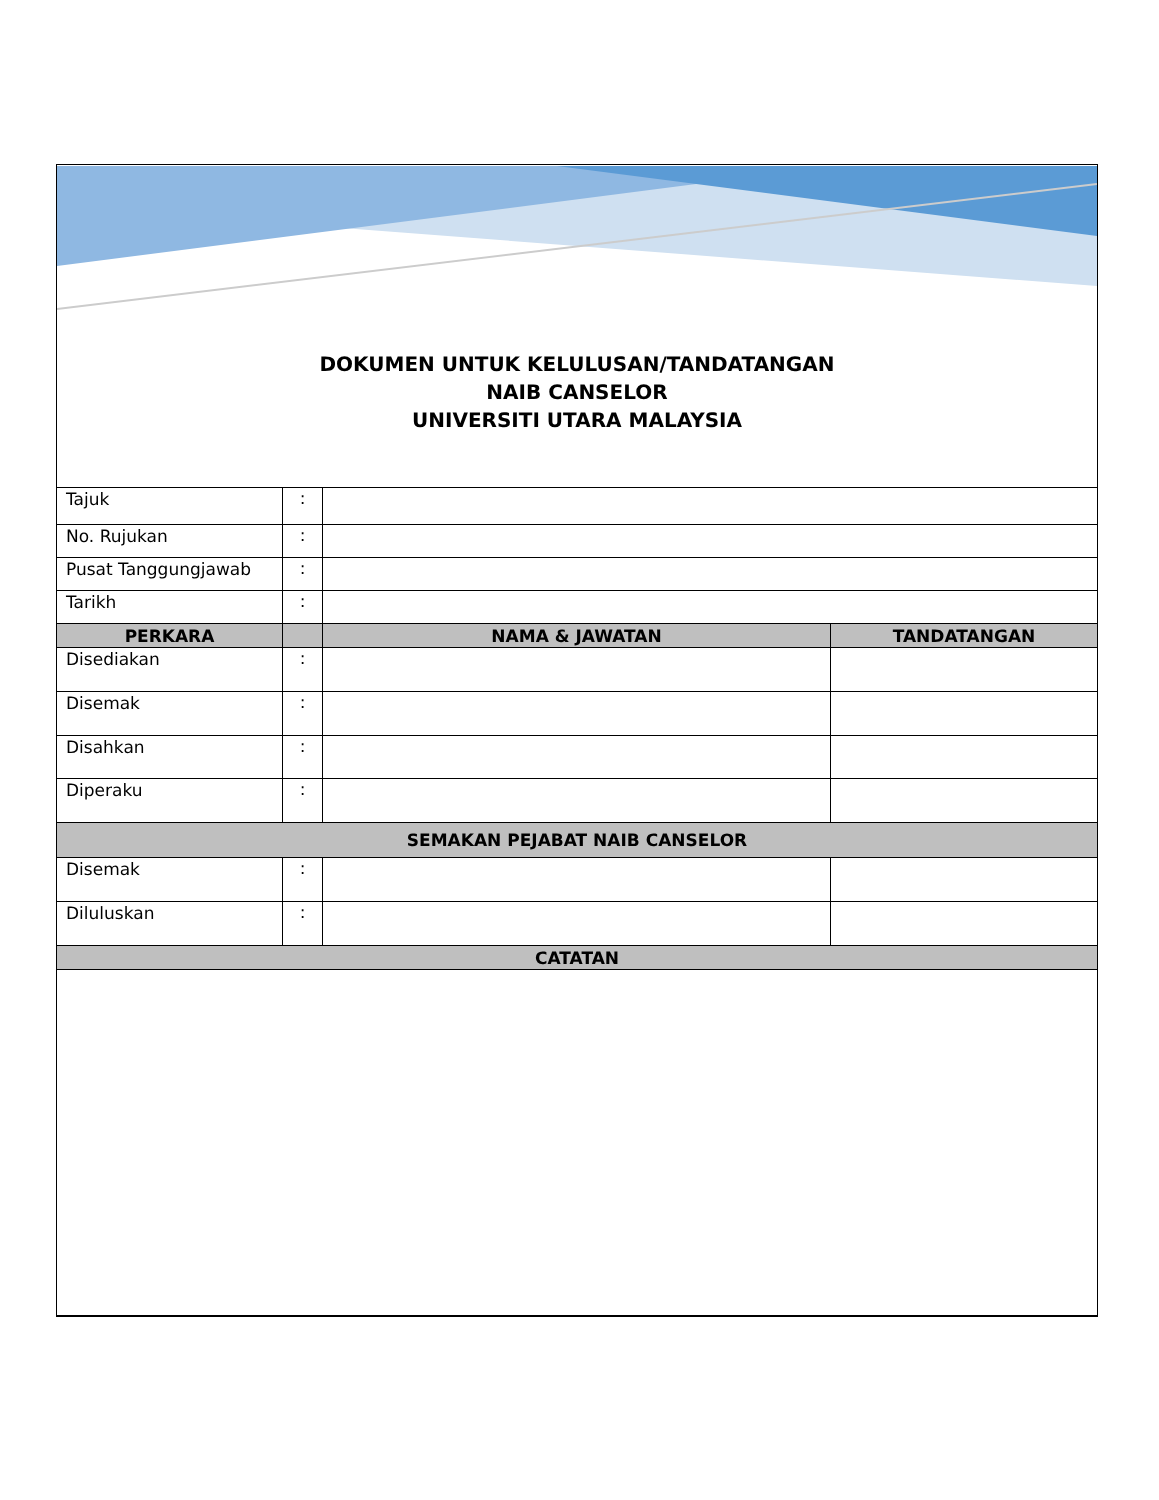DOKUMEN UNTUK KELULUSAN/TANDATANGAN
NAIB CANSELOR
UNIVERSITI UTARA MALAYSIA
| Tajuk | : | | |
| No. Rujukan | : | | |
| Pusat Tanggungjawab | : | | |
| Tarikh | : | | |
| PERKARA | | NAMA & JAWATAN | TANDATANGAN |
| Disediakan | : | | |
| Disemak | : | | |
| Disahkan | : | | |
| Diperaku | : | | |
| SEMAKAN PEJABAT NAIB CANSELOR | | | |
| Disemak | : | | |
| Diluluskan | : | | |
| CATATAN | | | |